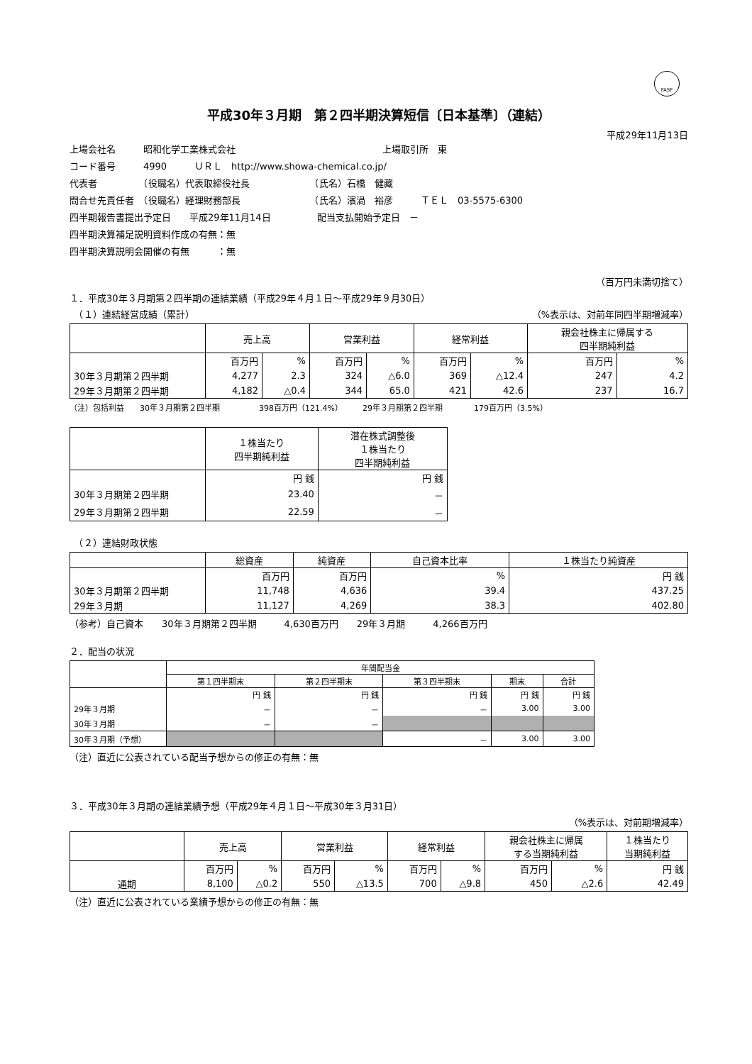FASF
平成30年３月期　第２四半期決算短信〔日本基準〕（連結）
平成29年11月13日
上場会社名　　　昭和化学工業株式会社 上場取引所　東
コード番号　　　4990　　　ＵＲＬ　http://www.showa-chemical.co.jp/
代表者　　　　　（役職名）代表取締役社長　　　　　　　（氏名）石橋　健藏
問合せ先責任者　（役職名）経理財務部長　　　　　　　　（氏名）濱渦　裕彦　　　ＴＥＬ　03-5575-6300
四半期報告書提出予定日　　平成29年11月14日　　　　　配当支払開始予定日　－
四半期決算補足説明資料作成の有無：無
四半期決算説明会開催の有無　　　：無
（百万円未満切捨て）
１．平成30年３月期第２四半期の連結業績（平成29年４月１日～平成29年９月30日）
　（１）連結経営成績（累計） （%表示は、対前年同四半期増減率）
| | 売上高 | | 営業利益 | | 経常利益 | | 親会社株主に帰属する 四半期純利益 | |
| --- | --- | --- | --- | --- | --- | --- | --- | --- |
| | 百万円 | % | 百万円 | % | 百万円 | % | 百万円 | % |
| 30年３月期第２四半期 | 4,277 | 2.3 | 324 | △6.0 | 369 | △12.4 | 247 | 4.2 |
| 29年３月期第２四半期 | 4,182 | △0.4 | 344 | 65.0 | 421 | 42.6 | 237 | 16.7 |
（注）包括利益　　30年３月期第２四半期　　　　　398百万円（121.4%）　　　29年３月期第２四半期　　　　179百万円（3.5%）
| | １株当たり 四半期純利益 | 潜在株式調整後 １株当たり 四半期純利益 |
| --- | --- | --- |
| | 円 銭 | 円 銭 |
| 30年３月期第２四半期 | 23.40 | － |
| 29年３月期第２四半期 | 22.59 | － |
　（２）連結財政状態
| | 総資産 | 純資産 | 自己資本比率 | １株当たり純資産 |
| --- | --- | --- | --- | --- |
| | 百万円 | 百万円 | % | 円 銭 |
| 30年３月期第２四半期 | 11,748 | 4,636 | 39.4 | 437.25 |
| 29年３月期 | 11,127 | 4,269 | 38.3 | 402.80 |
（参考）自己資本　　30年３月期第２四半期　　　4,630百万円　　29年３月期　　　4,266百万円
２．配当の状況
| | 年間配当金 | | | | |
| --- | --- | --- | --- | --- | --- |
| | 第１四半期末 | 第２四半期末 | 第３四半期末 | 期末 | 合計 |
| | 円 銭 | 円 銭 | 円 銭 | 円 銭 | 円 銭 |
| 29年３月期 | － | － | － | 3.00 | 3.00 |
| 30年３月期 | － | － | | | |
| 30年３月期（予想） | | | － | 3.00 | 3.00 |
（注）直近に公表されている配当予想からの修正の有無：無
３．平成30年３月期の連結業績予想（平成29年４月１日～平成30年３月31日）
（%表示は、対前期増減率）
| | 売上高 | | 営業利益 | | 経常利益 | | 親会社株主に帰属 する当期純利益 | | １株当たり 当期純利益 |
| --- | --- | --- | --- | --- | --- | --- | --- | --- | --- |
| | 百万円 | % | 百万円 | % | 百万円 | % | 百万円 | % | 円 銭 |
| 通期 | 8,100 | △0.2 | 550 | △13.5 | 700 | △9.8 | 450 | △2.6 | 42.49 |
（注）直近に公表されている業績予想からの修正の有無：無